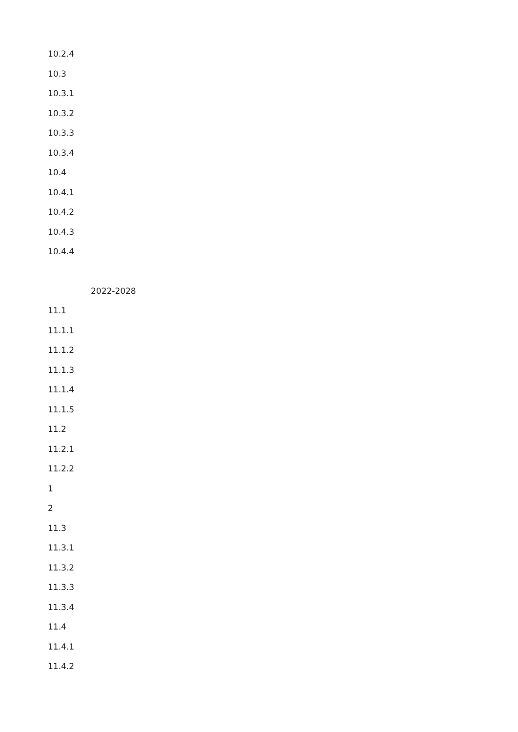10.2.4
10.3
10.3.1
10.3.2
10.3.3
10.3.4
10.4
10.4.1
10.4.2
10.4.3
10.4.4
2022-2028
11.1
11.1.1
11.1.2
11.1.3
11.1.4
11.1.5
11.2
11.2.1
11.2.2
1
2
11.3
11.3.1
11.3.2
11.3.3
11.3.4
11.4
11.4.1
11.4.2